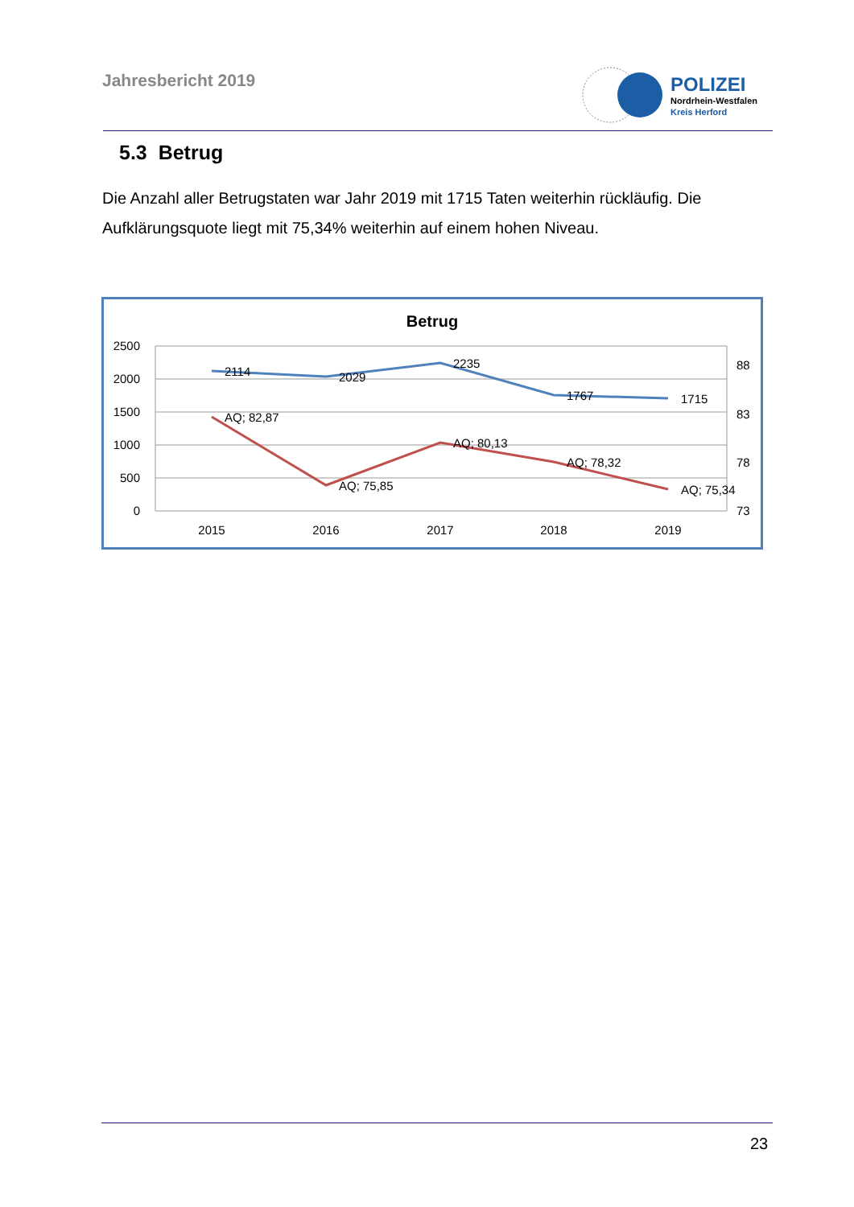Jahresbericht 2019
POLIZEI
Nordrhein-Westfalen
Kreis Herford
5.3 Betrug
Die Anzahl aller Betrugstaten war Jahr 2019 mit 1715 Taten weiterhin rückläufig. Die Aufklärungsquote liegt mit 75,34% weiterhin auf einem hohen Niveau.
Betrug
2500
2000
1500
1000
500
0
88
83
78
73
2015
2016
2017
2018
2019
2114
2029
2235
1767
1715
AQ; 82,87
AQ; 75,85
AQ; 80,13
AQ; 78,32
AQ; 75,34
23